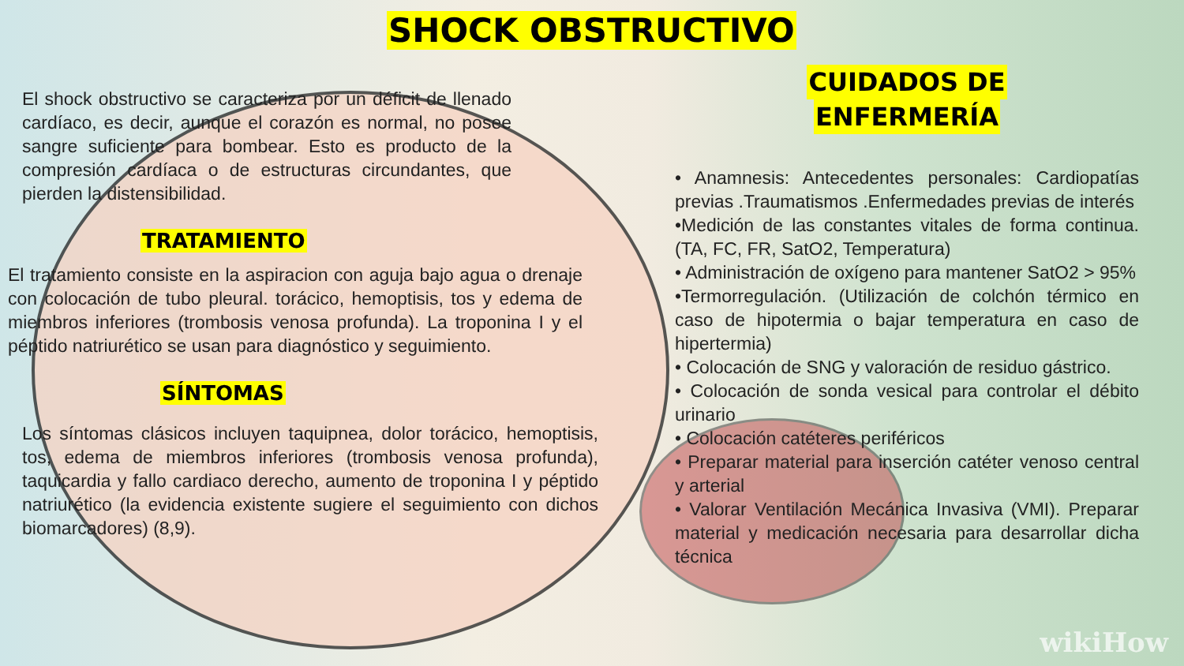SHOCK OBSTRUCTIVO
El shock obstructivo se caracteriza por un déficit de llenado cardíaco, es decir, aunque el corazón es normal, no posee sangre suficiente para bombear. Esto es producto de la compresión cardíaca o de estructuras circundantes, que pierden la distensibilidad.
TRATAMIENTO
El tratamiento consiste en la aspiracion con aguja bajo agua o drenaje con colocación de tubo pleural. torácico, hemoptisis, tos y edema de miembros inferiores (trombosis venosa profunda). La troponina I y el péptido natriurético se usan para diagnóstico y seguimiento.
SÍNTOMAS
Los síntomas clásicos incluyen taquipnea, dolor torácico, hemoptisis, tos, edema de miembros inferiores (trombosis venosa profunda), taquicardia y fallo cardiaco derecho, aumento de troponina I y péptido natriurético (la evidencia existente sugiere el seguimiento con dichos biomarcadores) (8,9).
CUIDADOS DE
ENFERMERÍA
• Anamnesis: Antecedentes personales: Cardiopatías previas .Traumatismos .Enfermedades previas de interés
•Medición de las constantes vitales de forma continua. (TA, FC, FR, SatO2, Temperatura)
• Administración de oxígeno para mantener SatO2 > 95%
•Termorregulación. (Utilización de colchón térmico en caso de hipotermia o bajar temperatura en caso de hipertermia)
• Colocación de SNG y valoración de residuo gástrico.
• Colocación de sonda vesical para controlar el débito urinario
• Colocación catéteres periféricos
• Preparar material para inserción catéter venoso central y arterial
• Valorar Ventilación Mecánica Invasiva (VMI). Preparar material y medicación necesaria para desarrollar dicha técnica
wikiHow